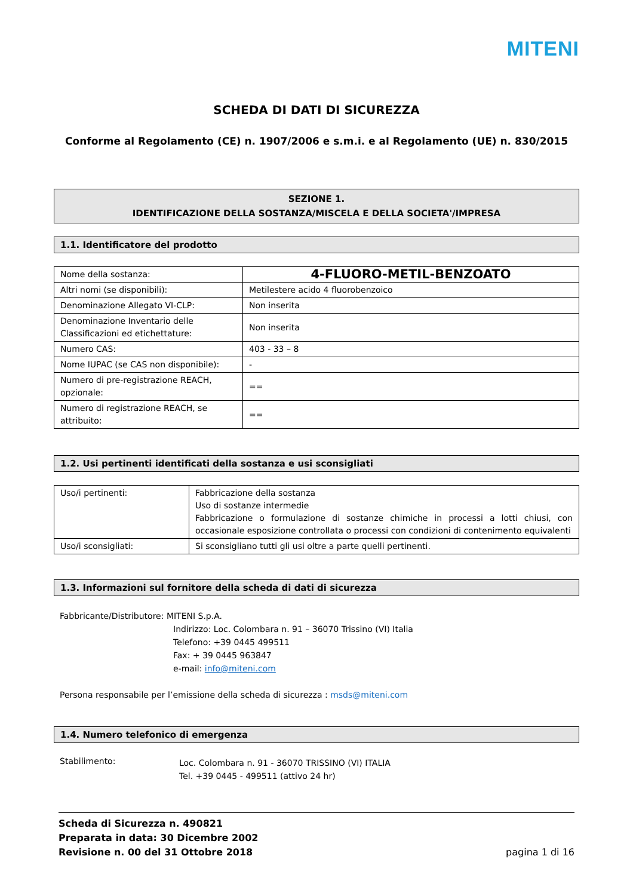MITENI
SCHEDA DI DATI DI SICUREZZA
Conforme al Regolamento (CE) n. 1907/2006 e s.m.i. e al Regolamento (UE) n. 830/2015
SEZIONE 1.
IDENTIFICAZIONE DELLA SOSTANZA/MISCELA E DELLA SOCIETA'/IMPRESA
1.1. Identificatore del prodotto
| Nome della sostanza: | 4-FLUORO-METIL-BENZOATO |
| Altri nomi (se disponibili): | Metilestere acido 4 fluorobenzoico |
| Denominazione Allegato VI-CLP: | Non inserita |
| Denominazione Inventario delle Classificazioni ed etichettature: | Non inserita |
| Numero CAS: | 403 - 33 – 8 |
| Nome IUPAC (se CAS non disponibile): | - |
| Numero di pre-registrazione REACH, opzionale: | == |
| Numero di registrazione REACH, se attribuito: | == |
1.2. Usi pertinenti identificati della sostanza e usi sconsigliati
| Uso/i pertinenti: | Fabbricazione della sostanza Uso di sostanze intermedie Fabbricazione o formulazione di sostanze chimiche in processi a lotti chiusi, con occasionale esposizione controllata o processi con condizioni di contenimento equivalenti |
| Uso/i sconsigliati: | Si sconsigliano tutti gli usi oltre a parte quelli pertinenti. |
1.3. Informazioni sul fornitore della scheda di dati di sicurezza
Fabbricante/Distributore: MITENI S.p.A.
Indirizzo: Loc. Colombara n. 91 – 36070 Trissino (VI) Italia
Telefono: +39 0445 499511
Fax: + 39 0445 963847
e-mail: info@miteni.com
Persona responsabile per l’emissione della scheda di sicurezza : msds@miteni.com
1.4. Numero telefonico di emergenza
Stabilimento:
Loc. Colombara n. 91 - 36070 TRISSINO (VI) ITALIA
Tel. +39 0445 - 499511 (attivo 24 hr)
Scheda di Sicurezza n. 490821
Preparata in data: 30 Dicembre 2002
Revisione n. 00 del 31 Ottobre 2018
pagina 1 di 16